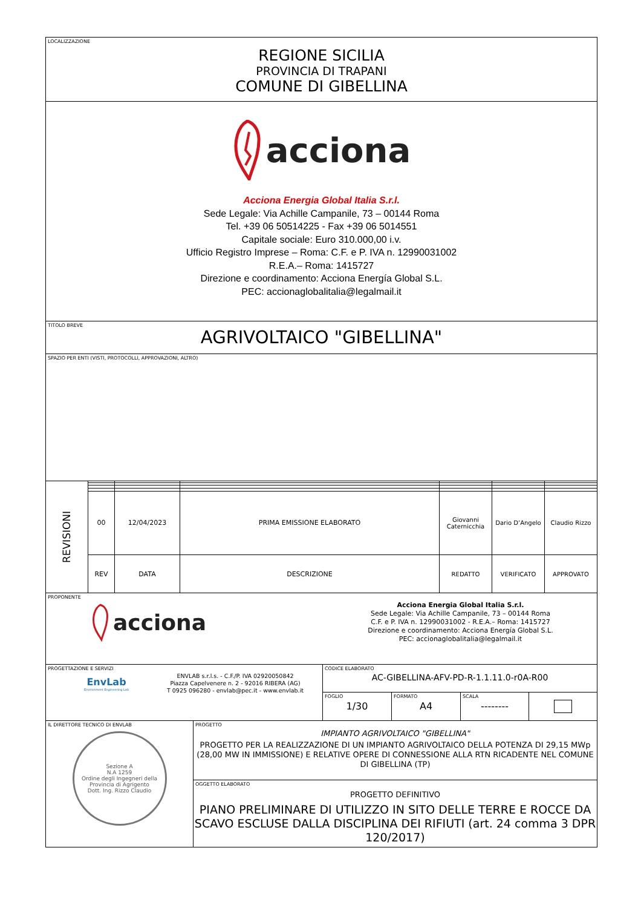LOCALIZZAZIONE
REGIONE SICILIA
PROVINCIA DI TRAPANI
COMUNE DI GIBELLINA
acciona
Acciona Energia Global Italia S.r.l.
Sede Legale: Via Achille Campanile, 73 – 00144 Roma
Tel. +39 06 50514225 - Fax +39 06 5014551
Capitale sociale: Euro 310.000,00 i.v.
Ufficio Registro Imprese – Roma: C.F. e P. IVA n. 12990031002
R.E.A.– Roma: 1415727
Direzione e coordinamento: Acciona Energía Global S.L.
PEC: accionaglobalitalia@legalmail.it
TITOLO BREVE
AGRIVOLTAICO "GIBELLINA"
SPAZIO PER ENTI (VISTI, PROTOCOLLI, APPROVAZIONI, ALTRO)
REVISIONI
| 00 | 12/04/2023 | PRIMA EMISSIONE ELABORATO | Giovanni Caternicchia | Dario D’Angelo | Claudio Rizzo |
| REV | DATA | DESCRIZIONE | REDATTO | VERIFICATO | APPROVATO |
PROPONENTE
acciona
Acciona Energia Global Italia S.r.l.
Sede Legale: Via Achille Campanile, 73 – 00144 Roma
C.F. e P. IVA n. 12990031002 - R.E.A.– Roma: 1415727
Direzione e coordinamento: Acciona Energía Global S.L.
PEC: accionaglobalitalia@legalmail.it
PROGETTAZIONE E SERVIZI
EnvLab
Environment Engineering Lab
ENVLAB s.r.l.s. - C.F./P. IVA 02920050842
Piazza Capelvenere n. 2 - 92016 RIBERA (AG)
T 0925 096280 - envlab@pec.it - www.envlab.it
CODICE ELABORATO
AC-GIBELLINA-AFV-PD-R-1.1.11.0-r0A-R00
FOGLIO
1/30
FORMATO
A4
SCALA
--------
IL DIRETTORE TECNICO DI ENVLAB
Sezione A
N.A 1259
Ordine degli Ingegneri della Provincia di Agrigento
Dott. Ing. Rizzo Claudio
PROGETTO
IMPIANTO AGRIVOLTAICO "GIBELLINA"
PROGETTO PER LA REALIZZAZIONE DI UN IMPIANTO AGRIVOLTAICO DELLA POTENZA DI 29,15 MWp (28,00 MW IN IMMISSIONE) E RELATIVE OPERE DI CONNESSIONE ALLA RTN RICADENTE NEL COMUNE DI GIBELLINA (TP)
OGGETTO ELABORATO
PROGETTO DEFINITIVO
PIANO PRELIMINARE DI UTILIZZO IN SITO DELLE TERRE E ROCCE DA SCAVO ESCLUSE DALLA DISCIPLINA DEI RIFIUTI (art. 24 comma 3 DPR 120/2017)